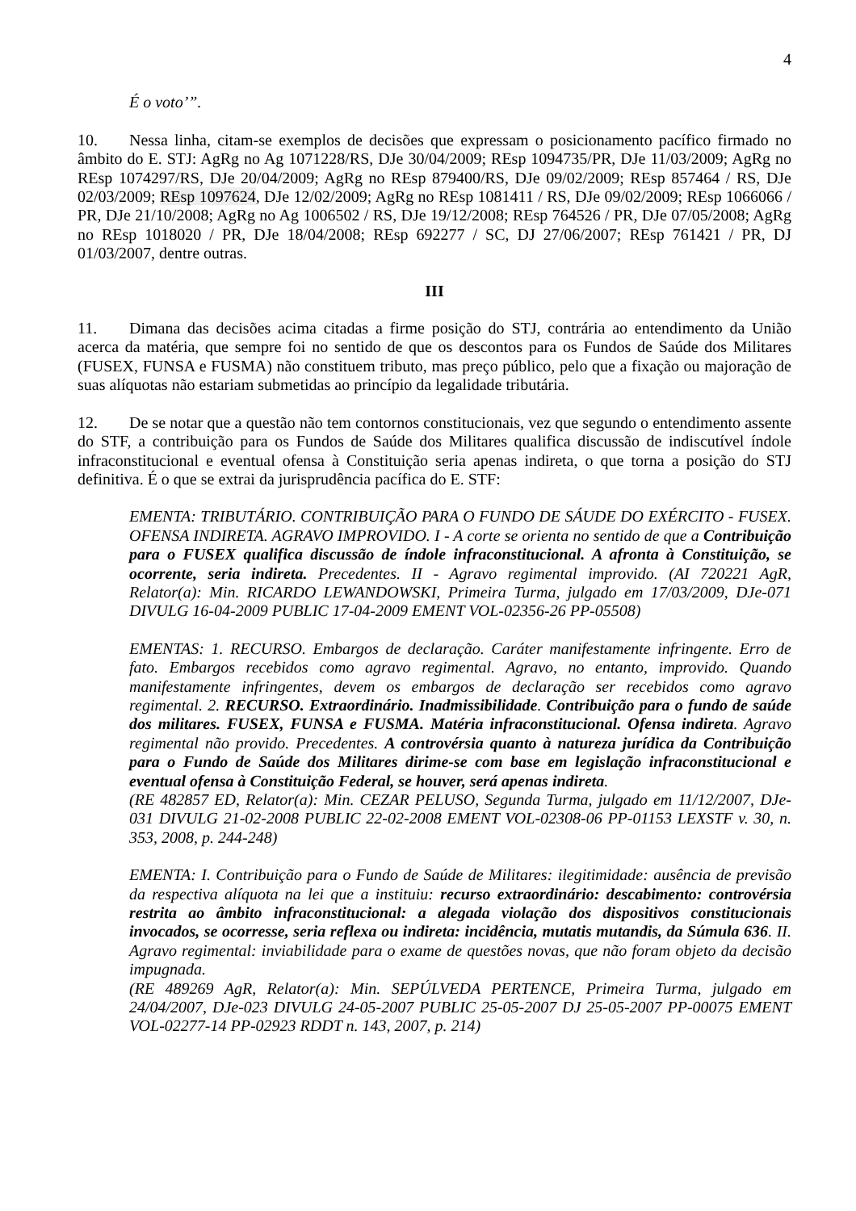4
É o voto’”.
10. Nessa linha, citam-se exemplos de decisões que expressam o posicionamento pacífico firmado no âmbito do E. STJ: AgRg no Ag 1071228/RS, DJe 30/04/2009; REsp 1094735/PR, DJe 11/03/2009; AgRg no REsp 1074297/RS, DJe 20/04/2009; AgRg no REsp 879400/RS, DJe 09/02/2009; REsp 857464 / RS, DJe 02/03/2009; REsp 1097624, DJe 12/02/2009; AgRg no REsp 1081411 / RS, DJe 09/02/2009; REsp 1066066 / PR, DJe 21/10/2008; AgRg no Ag 1006502 / RS, DJe 19/12/2008; REsp 764526 / PR, DJe 07/05/2008; AgRg no REsp 1018020 / PR, DJe 18/04/2008; REsp 692277 / SC, DJ 27/06/2007; REsp 761421 / PR, DJ 01/03/2007, dentre outras.
III
11. Dimana das decisões acima citadas a firme posição do STJ, contrária ao entendimento da União acerca da matéria, que sempre foi no sentido de que os descontos para os Fundos de Saúde dos Militares (FUSEX, FUNSA e FUSMA) não constituem tributo, mas preço público, pelo que a fixação ou majoração de suas alíquotas não estariam submetidas ao princípio da legalidade tributária.
12. De se notar que a questão não tem contornos constitucionais, vez que segundo o entendimento assente do STF, a contribuição para os Fundos de Saúde dos Militares qualifica discussão de indiscutível índole infraconstitucional e eventual ofensa à Constituição seria apenas indireta, o que torna a posição do STJ definitiva. É o que se extrai da jurisprudência pacífica do E. STF:
EMENTA: TRIBUTÁRIO. CONTRIBUIÇÃO PARA O FUNDO DE SÁUDE DO EXÉRCITO - FUSEX. OFENSA INDIRETA. AGRAVO IMPROVIDO. I - A corte se orienta no sentido de que a Contribuição para o FUSEX qualifica discussão de índole infraconstitucional. A afronta à Constituição, se ocorrente, seria indireta. Precedentes. II - Agravo regimental improvido. (AI 720221 AgR, Relator(a): Min. RICARDO LEWANDOWSKI, Primeira Turma, julgado em 17/03/2009, DJe-071 DIVULG 16-04-2009 PUBLIC 17-04-2009 EMENT VOL-02356-26 PP-05508)
EMENTAS: 1. RECURSO. Embargos de declaração. Caráter manifestamente infringente. Erro de fato. Embargos recebidos como agravo regimental. Agravo, no entanto, improvido. Quando manifestamente infringentes, devem os embargos de declaração ser recebidos como agravo regimental. 2. RECURSO. Extraordinário. Inadmissibilidade. Contribuição para o fundo de saúde dos militares. FUSEX, FUNSA e FUSMA. Matéria infraconstitucional. Ofensa indireta. Agravo regimental não provido. Precedentes. A controvérsia quanto à natureza jurídica da Contribuição para o Fundo de Saúde dos Militares dirime-se com base em legislação infraconstitucional e eventual ofensa à Constituição Federal, se houver, será apenas indireta.
(RE 482857 ED, Relator(a): Min. CEZAR PELUSO, Segunda Turma, julgado em 11/12/2007, DJe-031 DIVULG 21-02-2008 PUBLIC 22-02-2008 EMENT VOL-02308-06 PP-01153 LEXSTF v. 30, n. 353, 2008, p. 244-248)
EMENTA: I. Contribuição para o Fundo de Saúde de Militares: ilegitimidade: ausência de previsão da respectiva alíquota na lei que a instituiu: recurso extraordinário: descabimento: controvérsia restrita ao âmbito infraconstitucional: a alegada violação dos dispositivos constitucionais invocados, se ocorresse, seria reflexa ou indireta: incidência, mutatis mutandis, da Súmula 636. II. Agravo regimental: inviabilidade para o exame de questões novas, que não foram objeto da decisão impugnada.
(RE 489269 AgR, Relator(a): Min. SEPÚLVEDA PERTENCE, Primeira Turma, julgado em 24/04/2007, DJe-023 DIVULG 24-05-2007 PUBLIC 25-05-2007 DJ 25-05-2007 PP-00075 EMENT VOL-02277-14 PP-02923 RDDT n. 143, 2007, p. 214)